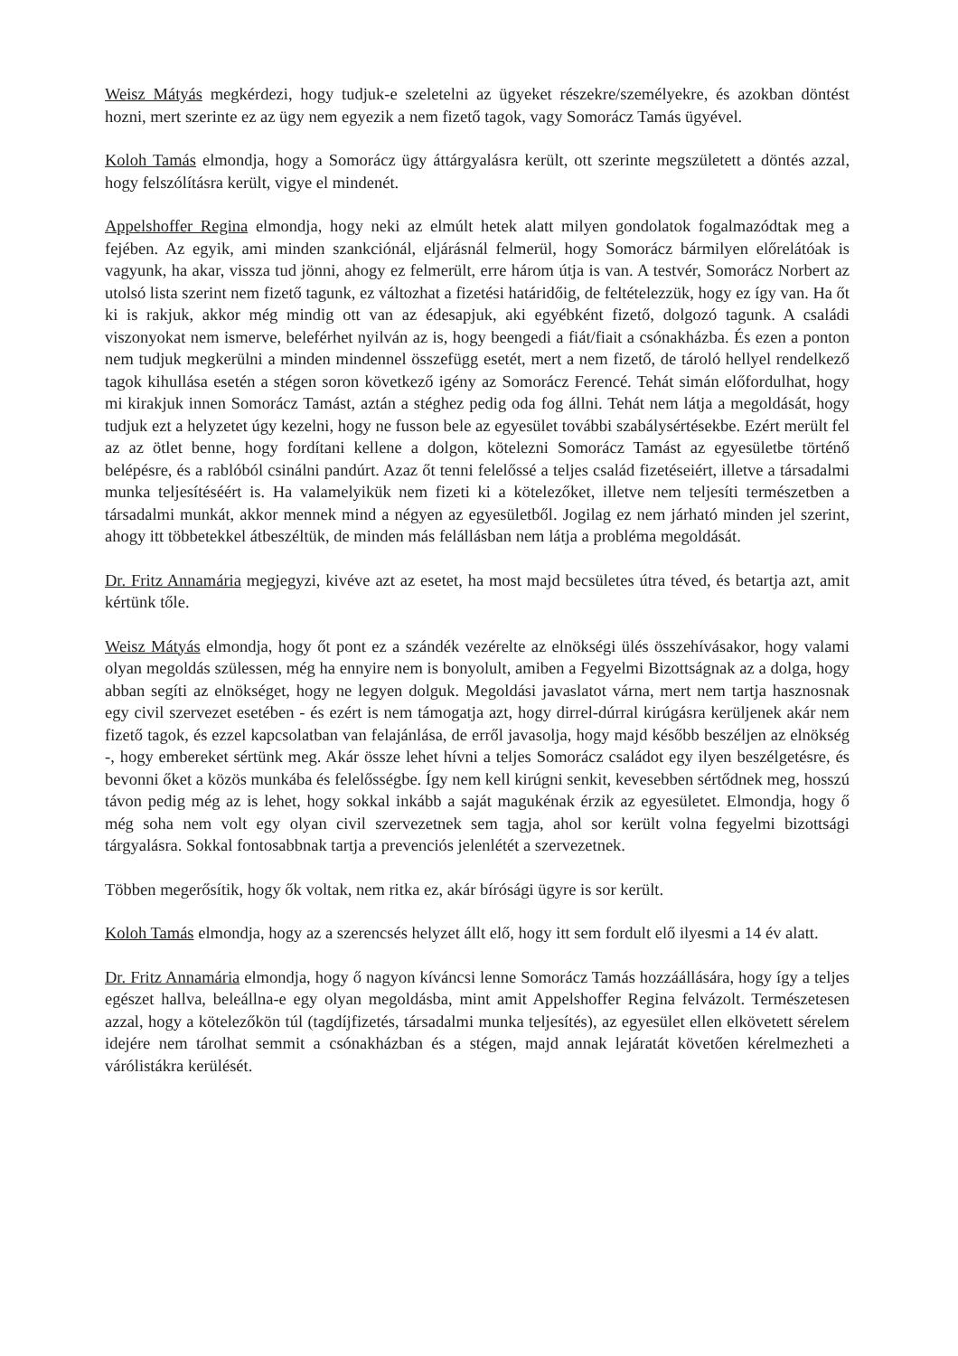Weisz Mátyás megkérdezi, hogy tudjuk-e szeletelni az ügyeket részekre/személyekre, és azokban döntést hozni, mert szerinte ez az ügy nem egyezik a nem fizető tagok, vagy Somorácz Tamás ügyével.
Koloh Tamás elmondja, hogy a Somorácz ügy áttárgyalásra került, ott szerinte megszületett a döntés azzal, hogy felszólításra került, vigye el mindenét.
Appelshoffer Regina elmondja, hogy neki az elmúlt hetek alatt milyen gondolatok fogalmazódtak meg a fejében. Az egyik, ami minden szankciónál, eljárásnál felmerül, hogy Somorácz bármilyen előrelátóak is vagyunk, ha akar, vissza tud jönni, ahogy ez felmerült, erre három útja is van. A testvér, Somorácz Norbert az utolsó lista szerint nem fizető tagunk, ez változhat a fizetési határidőig, de feltételezzük, hogy ez így van. Ha őt ki is rakjuk, akkor még mindig ott van az édesapjuk, aki egyébként fizető, dolgozó tagunk. A családi viszonyokat nem ismerve, beleférhet nyilván az is, hogy beengedi a fiát/fiait a csónakházba. És ezen a ponton nem tudjuk megkerülni a minden mindennel összefügg esetét, mert a nem fizető, de tároló hellyel rendelkező tagok kihullása esetén a stégen soron következő igény az Somorácz Ferencé. Tehát simán előfordulhat, hogy mi kirakjuk innen Somorácz Tamást, aztán a stéghez pedig oda fog állni. Tehát nem látja a megoldását, hogy tudjuk ezt a helyzetet úgy kezelni, hogy ne fusson bele az egyesület további szabálysértésekbe. Ezért merült fel az az ötlet benne, hogy fordítani kellene a dolgon, kötelezni Somorácz Tamást az egyesületbe történő belépésre, és a rablóból csinálni pandúrt. Azaz őt tenni felelőssé a teljes család fizetéseiért, illetve a társadalmi munka teljesítéséért is. Ha valamelyikük nem fizeti ki a kötelezőket, illetve nem teljesíti természetben a társadalmi munkát, akkor mennek mind a négyen az egyesületből. Jogilag ez nem járható minden jel szerint, ahogy itt többetekkel átbeszéltük, de minden más felállásban nem látja a probléma megoldását.
Dr. Fritz Annamária megjegyzi, kivéve azt az esetet, ha most majd becsületes útra téved, és betartja azt, amit kértünk tőle.
Weisz Mátyás elmondja, hogy őt pont ez a szándék vezérelte az elnökségi ülés összehívásakor, hogy valami olyan megoldás szülessen, még ha ennyire nem is bonyolult, amiben a Fegyelmi Bizottságnak az a dolga, hogy abban segíti az elnökséget, hogy ne legyen dolguk. Megoldási javaslatot várna, mert nem tartja hasznosnak egy civil szervezet esetében - és ezért is nem támogatja azt, hogy dirrel-dúrral kirúgásra kerüljenek akár nem fizető tagok, és ezzel kapcsolatban van felajánlása, de erről javasolja, hogy majd később beszéljen az elnökség -, hogy embereket sértünk meg. Akár össze lehet hívni a teljes Somorácz családot egy ilyen beszélgetésre, és bevonni őket a közös munkába és felelősségbe. Így nem kell kirúgni senkit, kevesebben sértődnek meg, hosszú távon pedig még az is lehet, hogy sokkal inkább a saját magukénak érzik az egyesületet. Elmondja, hogy ő még soha nem volt egy olyan civil szervezetnek sem tagja, ahol sor került volna fegyelmi bizottsági tárgyalásra. Sokkal fontosabbnak tartja a prevenciós jelenlétét a szervezetnek.
Többen megerősítik, hogy ők voltak, nem ritka ez, akár bírósági ügyre is sor került.
Koloh Tamás elmondja, hogy az a szerencsés helyzet állt elő, hogy itt sem fordult elő ilyesmi a 14 év alatt.
Dr. Fritz Annamária elmondja, hogy ő nagyon kíváncsi lenne Somorácz Tamás hozzáállására, hogy így a teljes egészet hallva, beleállna-e egy olyan megoldásba, mint amit Appelshoffer Regina felvázolt. Természetesen azzal, hogy a kötelezőkön túl (tagdíjfizetés, társadalmi munka teljesítés), az egyesület ellen elkövetett sérelem idejére nem tárolhat semmit a csónakházban és a stégen, majd annak lejáratát követően kérelmezheti a várólistákra kerülését.